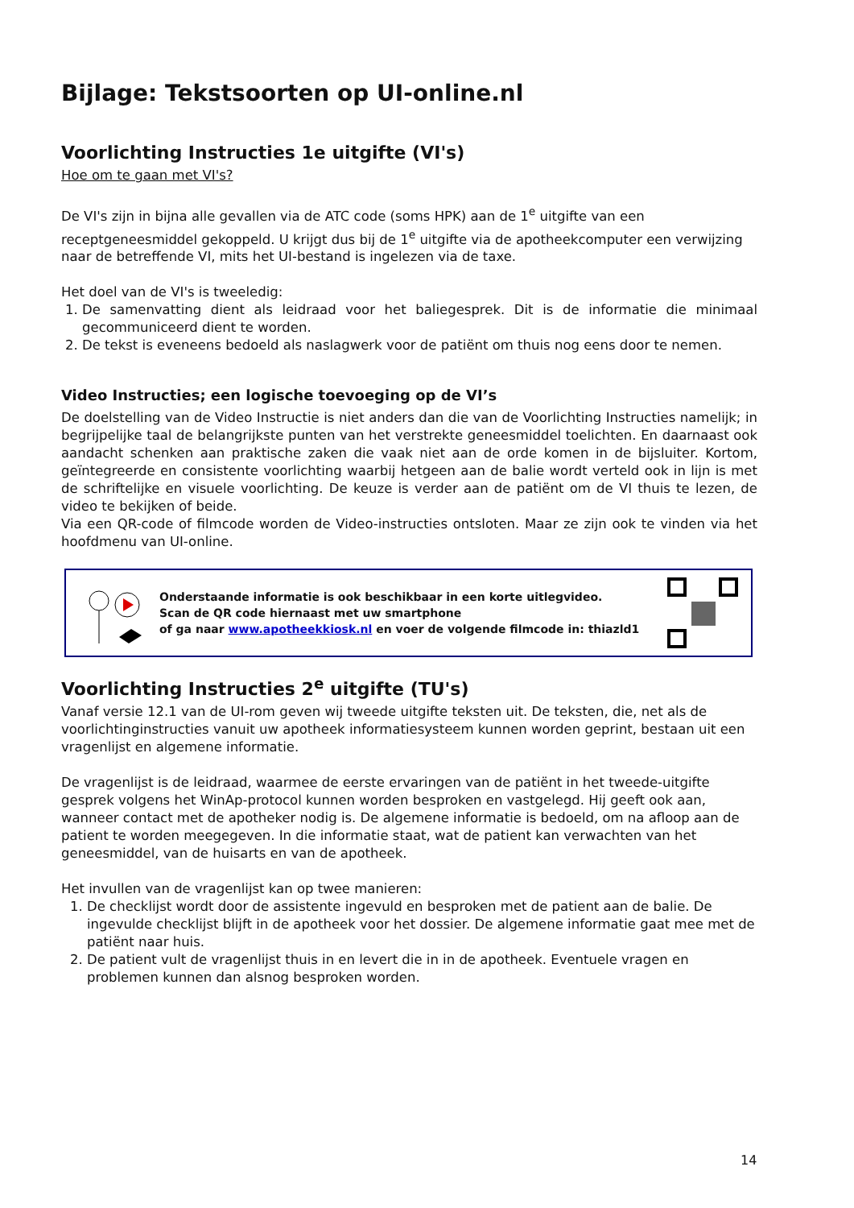Bijlage: Tekstsoorten op UI-online.nl
Voorlichting Instructies 1e uitgifte (VI's)
Hoe om te gaan met VI's?
De VI's zijn in bijna alle gevallen via de ATC code (soms HPK) aan de 1<sup>e</sup> uitgifte van een receptgeneesmiddel gekoppeld. U krijgt dus bij de 1<sup>e</sup> uitgifte via de apotheekcomputer een verwijzing naar de betreffende VI, mits het UI-bestand is ingelezen via de taxe.
Het doel van de VI's is tweeledig:
1. De samenvatting dient als leidraad voor het baliegesprek. Dit is de informatie die minimaal gecommuniceerd dient te worden.
2. De tekst is eveneens bedoeld als naslagwerk voor de patiënt om thuis nog eens door te nemen.
Video Instructies; een logische toevoeging op de VI’s
De doelstelling van de Video Instructie is niet anders dan die van de Voorlichting Instructies namelijk; in begrijpelijke taal de belangrijkste punten van het verstrekte geneesmiddel toelichten. En daarnaast ook aandacht schenken aan praktische zaken die vaak niet aan de orde komen in de bijsluiter. Kortom, geïntegreerde en consistente voorlichting waarbij hetgeen aan de balie wordt verteld ook in lijn is met de schriftelijke en visuele voorlichting. De keuze is verder aan de patiënt om de VI thuis te lezen, de video te bekijken of beide.
Via een QR-code of filmcode worden de Video-instructies ontsloten. Maar ze zijn ook te vinden via het hoofdmenu van UI-online.
Onderstaande informatie is ook beschikbaar in een korte uitlegvideo.
Scan de QR code hiernaast met uw smartphone
of ga naar www.apotheekkiosk.nl en voer de volgende filmcode in: thiazld1
Voorlichting Instructies 2<sup>e</sup> uitgifte (TU's)
Vanaf versie 12.1 van de UI-rom geven wij tweede uitgifte teksten uit. De teksten, die, net als de voorlichtinginstructies vanuit uw apotheek informatiesysteem kunnen worden geprint, bestaan uit een vragenlijst en algemene informatie.
De vragenlijst is de leidraad, waarmee de eerste ervaringen van de patiënt in het tweede-uitgifte gesprek volgens het WinAp-protocol kunnen worden besproken en vastgelegd. Hij geeft ook aan, wanneer contact met de apotheker nodig is. De algemene informatie is bedoeld, om na afloop aan de patient te worden meegegeven. In die informatie staat, wat de patient kan verwachten van het geneesmiddel, van de huisarts en van de apotheek.
Het invullen van de vragenlijst kan op twee manieren:
1. De checklijst wordt door de assistente ingevuld en besproken met de patient aan de balie. De ingevulde checklijst blijft in de apotheek voor het dossier. De algemene informatie gaat mee met de patiënt naar huis.
2. De patient vult de vragenlijst thuis in en levert die in in de apotheek. Eventuele vragen en problemen kunnen dan alsnog besproken worden.
14